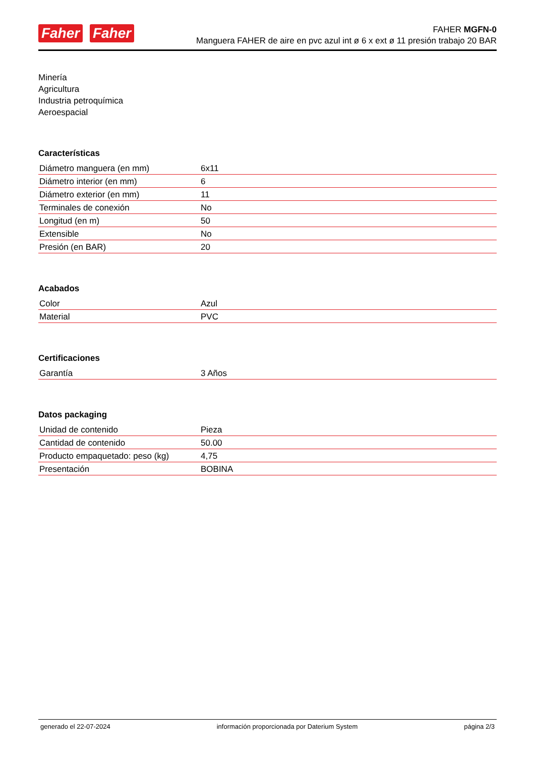Faher Faher
FAHER MGFN-0
Manguera FAHER de aire en pvc azul int ø 6 x ext ø 11 presión trabajo 20 BAR
Minería
Agricultura
Industria petroquímica
Aeroespacial
Características
| Diámetro manguera (en mm) | 6x11 |
| Diámetro interior (en mm) | 6 |
| Diámetro exterior (en mm) | 11 |
| Terminales de conexión | No |
| Longitud (en m) | 50 |
| Extensible | No |
| Presión (en BAR) | 20 |
Acabados
| Color | Azul |
| Material | PVC |
Certificaciones
| Garantía | 3 Años |
Datos packaging
| Unidad de contenido | Pieza |
| Cantidad de contenido | 50.00 |
| Producto empaquetado: peso (kg) | 4,75 |
| Presentación | BOBINA |
generado el 22-07-2024 información proporcionada por Daterium System página 2/3